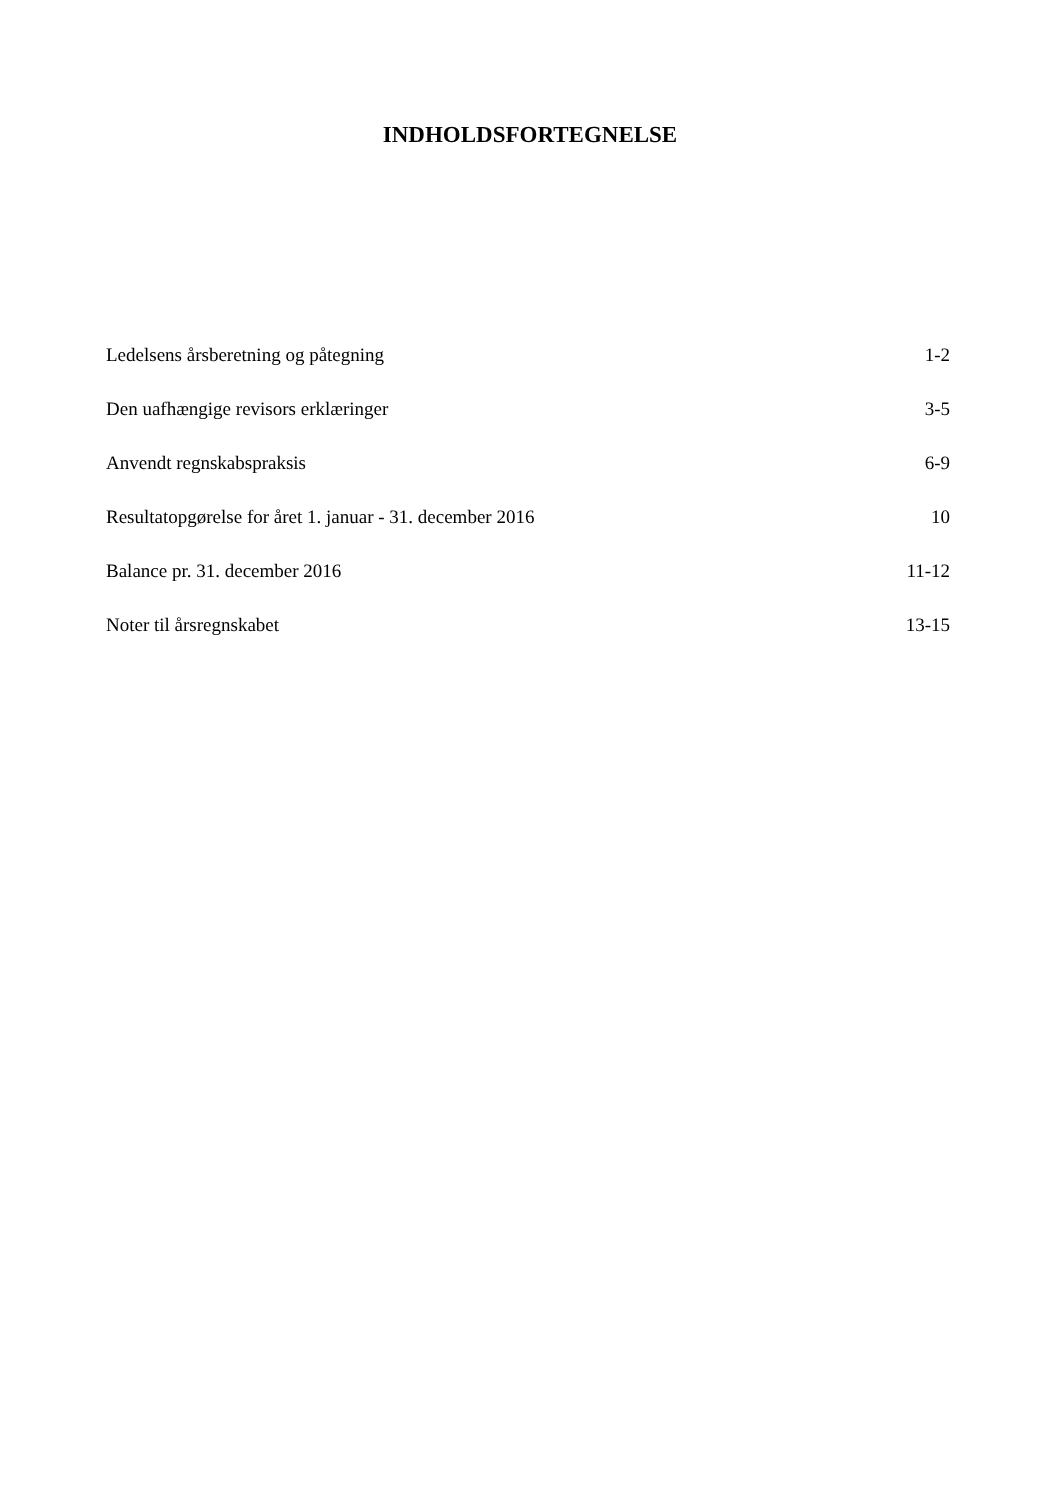INDHOLDSFORTEGNELSE
Ledelsens årsberetning og påtegning 1-2
Den uafhængige revisors erklæringer 3-5
Anvendt regnskabspraksis 6-9
Resultatopgørelse for året 1. januar - 31. december 2016 10
Balance pr. 31. december 2016 11-12
Noter til årsregnskabet 13-15